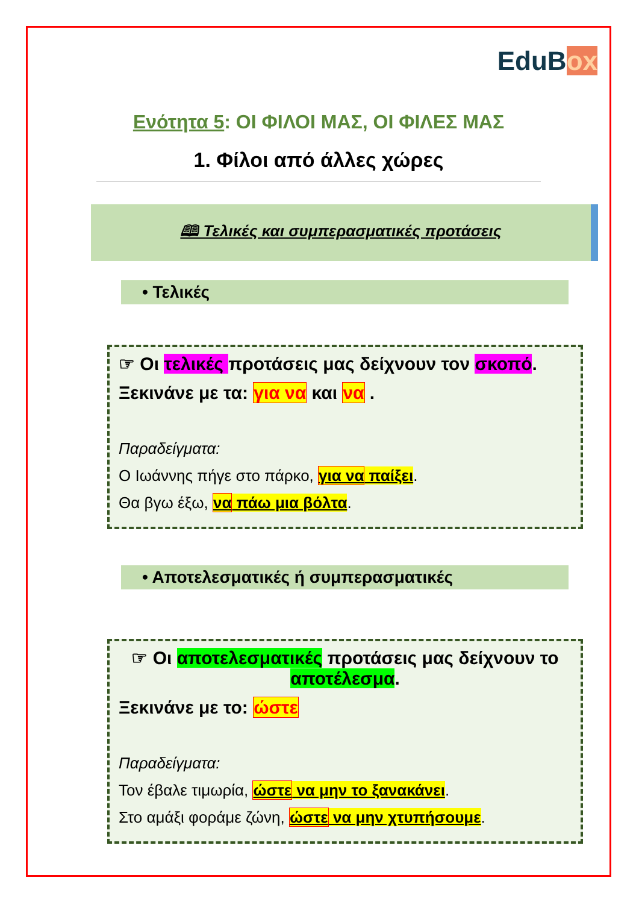EduBox
Ενότητα 5: ΟΙ ΦΙΛΟΙ ΜΑΣ, ΟΙ ΦΙΛΕΣ ΜΑΣ
1. Φίλοι από άλλες χώρες
🕮 Τελικές και συμπερασματικές προτάσεις
• Τελικές
☞ Οι τελικές προτάσεις μας δείχνουν τον σκοπό.
Ξεκινάνε με τα: για να και να .
Παραδείγματα:
Ο Ιωάννης πήγε στο πάρκο, για να παίξει.
Θα βγω έξω, να πάω μια βόλτα.
• Αποτελεσματικές ή συμπερασματικές
☞ Οι αποτελεσματικές προτάσεις μας δείχνουν το αποτέλεσμα.
Ξεκινάνε με το: ώστε
Παραδείγματα:
Τον έβαλε τιμωρία, ώστε να μην το ξανακάνει.
Στο αμάξι φοράμε ζώνη, ώστε να μην χτυπήσουμε.